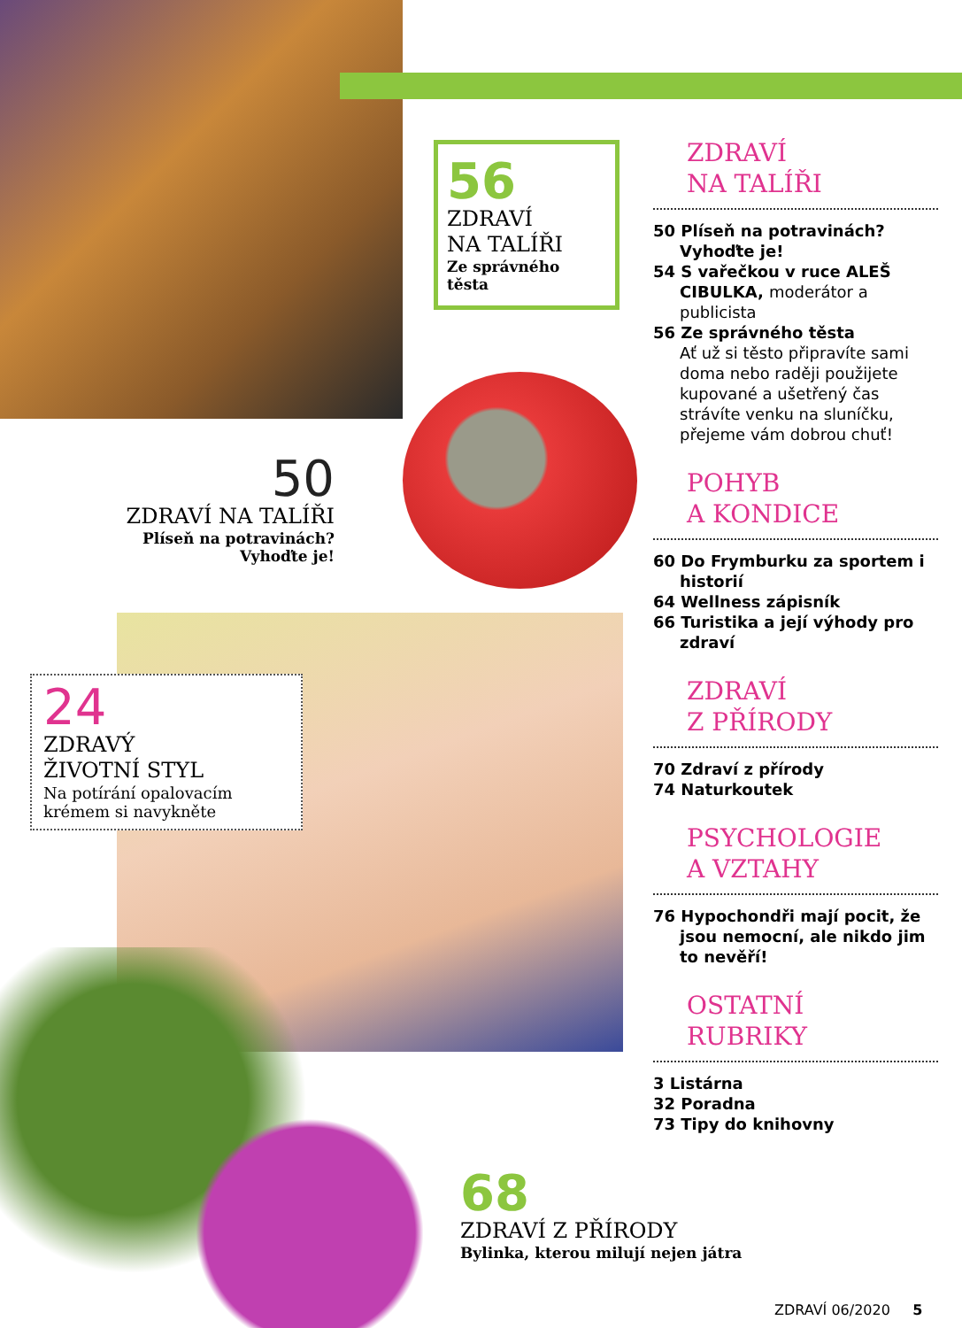56
ZDRAVÍ
NA TALÍŘI
Ze správného těsta
50
ZDRAVÍ NA TALÍŘI
Plíseň na potravinách?
Vyhoďte je!
24
ZDRAVÝ
ŽIVOTNÍ STYL
Na potírání opalovacím krémem si navykněte
68
ZDRAVÍ Z PŘÍRODY
Bylinka, kterou milují nejen játra
ZDRAVÍ
NA TALÍŘI
50 Plíseň na potravinách? Vyhoďte je!
54 S vařečkou v ruce ALEŠ CIBULKA, moderátor a publicista
56 Ze správného těsta
Ať už si těsto připravíte sami doma nebo raději použijete kupované a ušetřený čas strávíte venku na sluníčku, přejeme vám dobrou chuť!
POHYB
A KONDICE
60 Do Frymburku za sportem i historií
64 Wellness zápisník
66 Turistika a její výhody pro zdraví
ZDRAVÍ
Z PŘÍRODY
70 Zdraví z přírody
74 Naturkoutek
PSYCHOLOGIE
A VZTAHY
76 Hypochondři mají pocit, že jsou nemocní, ale nikdo jim to nevěří!
OSTATNÍ
RUBRIKY
3 Listárna
32 Poradna
73 Tipy do knihovny
ZDRAVÍ 06/2020 5